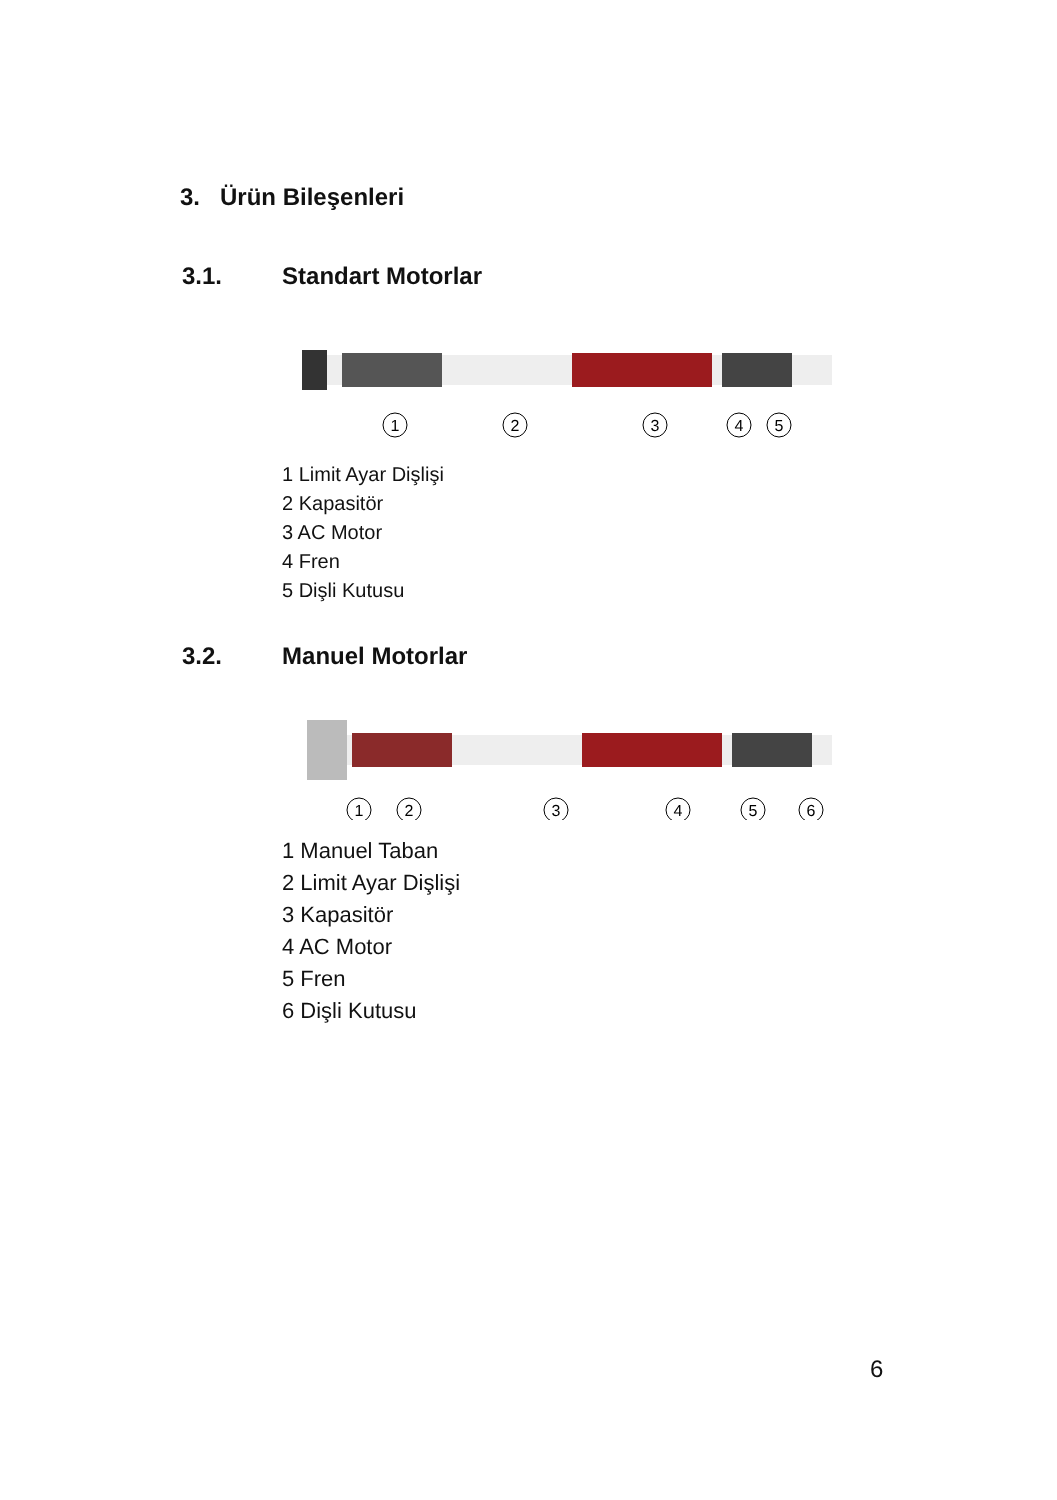3. Ürün Bileşenleri
3.1. Standart Motorlar
1
2
3
4
5
1 Limit Ayar Dişlişi
2 Kapasitör
3 AC Motor
4 Fren
5 Dişli Kutusu
3.2. Manuel Motorlar
1
2
3
4
5
6
1 Manuel Taban
2 Limit Ayar Dişlişi
3 Kapasitör
4 AC Motor
5 Fren
6 Dişli Kutusu
6